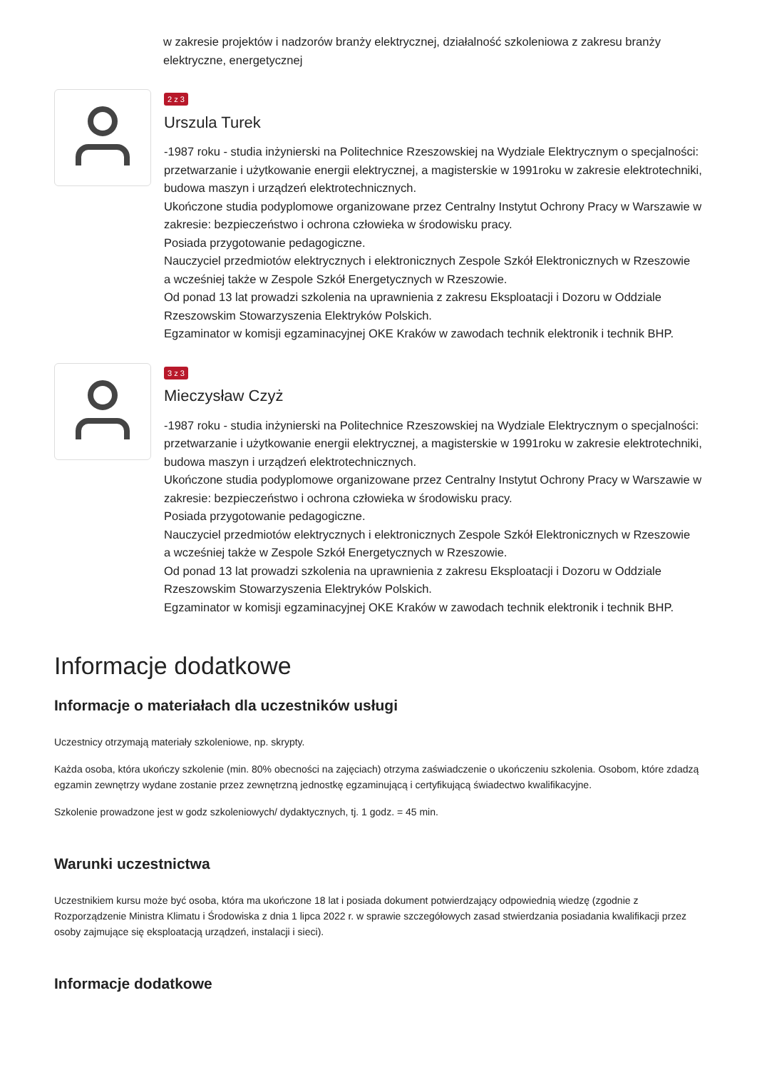w zakresie projektów i nadzorów branży elektrycznej, działalność szkoleniowa z zakresu branży elektryczne, energetycznej
2 z 3
Urszula Turek
-1987 roku - studia inżynierski na Politechnice Rzeszowskiej na Wydziale Elektrycznym o specjalności: przetwarzanie i użytkowanie energii elektrycznej, a magisterskie w 1991roku w zakresie elektrotechniki, budowa maszyn i urządzeń elektrotechnicznych.
Ukończone studia podyplomowe organizowane przez Centralny Instytut Ochrony Pracy w Warszawie w zakresie: bezpieczeństwo i ochrona człowieka w środowisku pracy.
Posiada przygotowanie pedagogiczne.
Nauczyciel przedmiotów elektrycznych i elektronicznych Zespole Szkół Elektronicznych w Rzeszowie
a wcześniej także w Zespole Szkół Energetycznych w Rzeszowie.
Od ponad 13 lat prowadzi szkolenia na uprawnienia z zakresu Eksploatacji i Dozoru w Oddziale Rzeszowskim Stowarzyszenia Elektryków Polskich.
Egzaminator w komisji egzaminacyjnej OKE Kraków w zawodach technik elektronik i technik BHP.
3 z 3
Mieczysław Czyż
-1987 roku - studia inżynierski na Politechnice Rzeszowskiej na Wydziale Elektrycznym o specjalności: przetwarzanie i użytkowanie energii elektrycznej, a magisterskie w 1991roku w zakresie elektrotechniki, budowa maszyn i urządzeń elektrotechnicznych.
Ukończone studia podyplomowe organizowane przez Centralny Instytut Ochrony Pracy w Warszawie w zakresie: bezpieczeństwo i ochrona człowieka w środowisku pracy.
Posiada przygotowanie pedagogiczne.
Nauczyciel przedmiotów elektrycznych i elektronicznych Zespole Szkół Elektronicznych w Rzeszowie
a wcześniej także w Zespole Szkół Energetycznych w Rzeszowie.
Od ponad 13 lat prowadzi szkolenia na uprawnienia z zakresu Eksploatacji i Dozoru w Oddziale Rzeszowskim Stowarzyszenia Elektryków Polskich.
Egzaminator w komisji egzaminacyjnej OKE Kraków w zawodach technik elektronik i technik BHP.
Informacje dodatkowe
Informacje o materiałach dla uczestników usługi
Uczestnicy otrzymają materiały szkoleniowe, np. skrypty.
Każda osoba, która ukończy szkolenie (min. 80% obecności na zajęciach) otrzyma zaświadczenie o ukończeniu szkolenia. Osobom, które zdadzą egzamin zewnętrzy wydane zostanie przez zewnętrzną jednostkę egzaminującą i certyfikującą świadectwo kwalifikacyjne.
Szkolenie prowadzone jest w godz szkoleniowych/ dydaktycznych, tj. 1 godz. = 45 min.
Warunki uczestnictwa
Uczestnikiem kursu może być osoba, która ma ukończone 18 lat i posiada dokument potwierdzający odpowiednią wiedzę (zgodnie z Rozporządzenie Ministra Klimatu i Środowiska z dnia 1 lipca 2022 r. w sprawie szczegółowych zasad stwierdzania posiadania kwalifikacji przez osoby zajmujące się eksploatacją urządzeń, instalacji i sieci).
Informacje dodatkowe